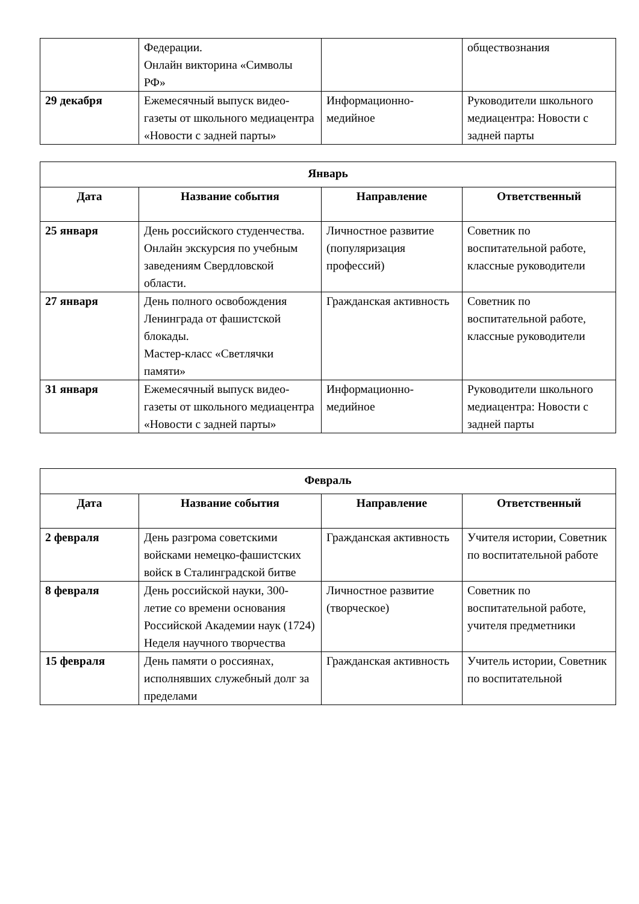| | Федерации. Онлайн викторина «Символы РФ» | | обществознания |
| 29 декабря | Ежемесячный выпуск видео-газеты от школьного медиацентра «Новости с задней парты» | Информационно-медийное | Руководители школьного медиацентра: Новости с задней парты |
| Январь | | | |
| --- | --- | --- | --- |
| Дата | Название события | Направление | Ответственный |
| 25 января | День российского студенчества. Онлайн экскурсия по учебным заведениям Свердловской области. | Личностное развитие (популяризация профессий) | Советник по воспитательной работе, классные руководители |
| 27 января | День полного освобождения Ленинграда от фашистской блокады. Мастер-класс «Светлячки памяти» | Гражданская активность | Советник по воспитательной работе, классные руководители |
| 31 января | Ежемесячный выпуск видео-газеты от школьного медиацентра «Новости с задней парты» | Информационно-медийное | Руководители школьного медиацентра: Новости с задней парты |
| Февраль | | | |
| --- | --- | --- | --- |
| Дата | Название события | Направление | Ответственный |
| 2 февраля | День разгрома советскими войсками немецко-фашистских войск в Сталинградской битве | Гражданская активность | Учителя истории, Советник по воспитательной работе |
| 8 февраля | День российской науки, 300-летие со времени основания Российской Академии наук (1724) Неделя научного творчества | Личностное развитие (творческое) | Советник по воспитательной работе, учителя предметники |
| 15 февраля | День памяти о россиянах, исполнявших служебный долг за пределами | Гражданская активность | Учитель истории, Советник по воспитательной |